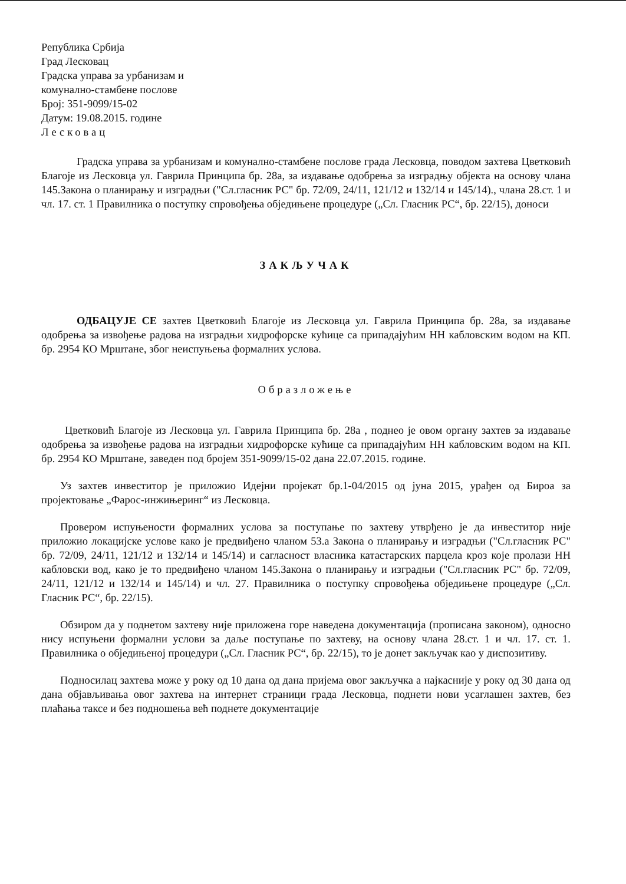Република Србија
Град Лесковац
Градска управа за урбанизам и
комунално-стамбене послове
Број: 351-9099/15-02
Датум: 19.08.2015. године
Лесковац
Градска управа за урбанизам и комунално-стамбене послове града Лесковца, поводом захтева Цветковић Благоје из Лесковца ул. Гаврила Принципа бр. 28а, за издавање одобрења за изградњу објекта на основу члана 145.Закона о планирању и изградњи ("Сл.гласник РС" бр. 72/09, 24/11, 121/12 и 132/14 и 145/14)., члана 28.ст. 1 и чл. 17. ст. 1 Правилника о поступку спровођења обједињене процедуре („Сл. Гласник РС“, бр. 22/15), доноси
ЗАКЉУЧАК
ОДБАЦУЈЕ СЕ захтев Цветковић Благоје из Лесковца ул. Гаврила Принципа бр. 28а, за издавање одобрења за извођење радова на изградњи хидрофорске кућице са припадајућим НН кабловским водом на КП. бр. 2954 КО Мрштане, због неиспуњења формалних услова.
Образложење
Цветковић Благоје из Лесковца ул. Гаврила Принципа бр. 28а , поднео је овом органу захтев за издавање одобрења за извођење радова на изградњи хидрофорске кућице са припадајућим НН кабловским водом на КП. бр. 2954 КО Мрштане, заведен под бројем 351-9099/15-02 дана 22.07.2015. године.
Уз захтев инвеститор је приложио Идејни пројекат бр.1-04/2015 од јуна 2015, урађен од Бироа за пројектовање „Фарос-инжињеринг“ из Лесковца.
Провером испуњености формалних услова за поступање по захтеву утврђено је да инвеститор није приложио локацијске услове како је предвиђено чланом 53.а Закона о планирању и изградњи ("Сл.гласник РС" бр. 72/09, 24/11, 121/12 и 132/14 и 145/14) и сагласност власника катастарских парцела кроз које пролази НН кабловски вод, како је то предвиђено чланом 145.Закона о планирању и изградњи ("Сл.гласник РС" бр. 72/09, 24/11, 121/12 и 132/14 и 145/14) и чл. 27. Правилника о поступку спровођења обједињене процедуре („Сл. Гласник РС“, бр. 22/15).
Обзиром да у поднетом захтеву није приложена горе наведена документација (прописана законом), односно нису испуњени формални услови за даље поступање по захтеву, на основу члана 28.ст. 1 и чл. 17. ст. 1. Правилника о обједињеној процедури („Сл. Гласник РС“, бр. 22/15), то је донет закључак као у диспозитиву.
Подносилац захтева може у року од 10 дана од дана пријема овог закључка а најкасније у року од 30 дана од дана објављивања овог захтева на интернет страници града Лесковца, поднети нови усаглашен захтев, без плаћања таксе и без подношења већ поднете документације